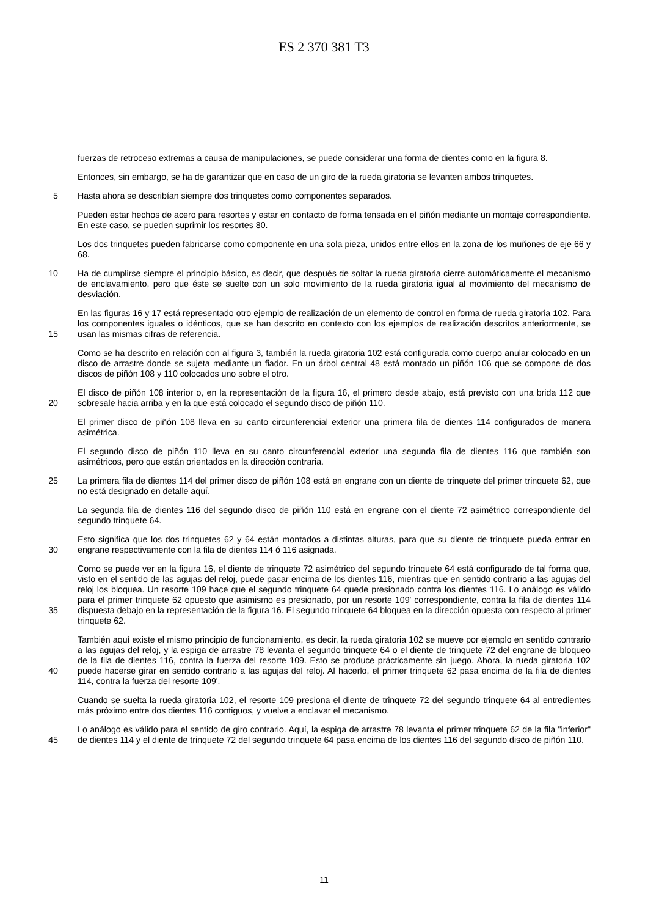ES 2 370 381 T3
fuerzas de retroceso extremas a causa de manipulaciones, se puede considerar una forma de dientes como en la figura 8.
Entonces, sin embargo, se ha de garantizar que en caso de un giro de la rueda giratoria se levanten ambos trinquetes.
5 Hasta ahora se describían siempre dos trinquetes como componentes separados.
Pueden estar hechos de acero para resortes y estar en contacto de forma tensada en el piñón mediante un montaje correspondiente. En este caso, se pueden suprimir los resortes 80.
Los dos trinquetes pueden fabricarse como componente en una sola pieza, unidos entre ellos en la zona de los muñones de eje 66 y 68.
10 Ha de cumplirse siempre el principio básico, es decir, que después de soltar la rueda giratoria cierre automáticamente el mecanismo de enclavamiento, pero que éste se suelte con un solo movimiento de la rueda giratoria igual al movimiento del mecanismo de desviación.
15 En las figuras 16 y 17 está representado otro ejemplo de realización de un elemento de control en forma de rueda giratoria 102. Para los componentes iguales o idénticos, que se han descrito en contexto con los ejemplos de realización descritos anteriormente, se usan las mismas cifras de referencia.
Como se ha descrito en relación con al figura 3, también la rueda giratoria 102 está configurada como cuerpo anular colocado en un disco de arrastre donde se sujeta mediante un fiador. En un árbol central 48 está montado un piñón 106 que se compone de dos discos de piñón 108 y 110 colocados uno sobre el otro.
20 El disco de piñón 108 interior o, en la representación de la figura 16, el primero desde abajo, está previsto con una brida 112 que sobresale hacia arriba y en la que está colocado el segundo disco de piñón 110.
El primer disco de piñón 108 lleva en su canto circunferencial exterior una primera fila de dientes 114 configurados de manera asimétrica.
El segundo disco de piñón 110 lleva en su canto circunferencial exterior una segunda fila de dientes 116 que también son asimétricos, pero que están orientados en la dirección contraria.
25 La primera fila de dientes 114 del primer disco de piñón 108 está en engrane con un diente de trinquete del primer trinquete 62, que no está designado en detalle aquí.
La segunda fila de dientes 116 del segundo disco de piñón 110 está en engrane con el diente 72 asimétrico correspondiente del segundo trinquete 64.
30 Esto significa que los dos trinquetes 62 y 64 están montados a distintas alturas, para que su diente de trinquete pueda entrar en engrane respectivamente con la fila de dientes 114 ó 116 asignada.
35 Como se puede ver en la figura 16, el diente de trinquete 72 asimétrico del segundo trinquete 64 está configurado de tal forma que, visto en el sentido de las agujas del reloj, puede pasar encima de los dientes 116, mientras que en sentido contrario a las agujas del reloj los bloquea. Un resorte 109 hace que el segundo trinquete 64 quede presionado contra los dientes 116. Lo análogo es válido para el primer trinquete 62 opuesto que asimismo es presionado, por un resorte 109' correspondiente, contra la fila de dientes 114 dispuesta debajo en la representación de la figura 16. El segundo trinquete 64 bloquea en la dirección opuesta con respecto al primer trinquete 62.
40 También aquí existe el mismo principio de funcionamiento, es decir, la rueda giratoria 102 se mueve por ejemplo en sentido contrario a las agujas del reloj, y la espiga de arrastre 78 levanta el segundo trinquete 64 o el diente de trinquete 72 del engrane de bloqueo de la fila de dientes 116, contra la fuerza del resorte 109. Esto se produce prácticamente sin juego. Ahora, la rueda giratoria 102 puede hacerse girar en sentido contrario a las agujas del reloj. Al hacerlo, el primer trinquete 62 pasa encima de la fila de dientes 114, contra la fuerza del resorte 109'.
Cuando se suelta la rueda giratoria 102, el resorte 109 presiona el diente de trinquete 72 del segundo trinquete 64 al entredientes más próximo entre dos dientes 116 contiguos, y vuelve a enclavar el mecanismo.
45 Lo análogo es válido para el sentido de giro contrario. Aquí, la espiga de arrastre 78 levanta el primer trinquete 62 de la fila "inferior" de dientes 114 y el diente de trinquete 72 del segundo trinquete 64 pasa encima de los dientes 116 del segundo disco de piñón 110.
11